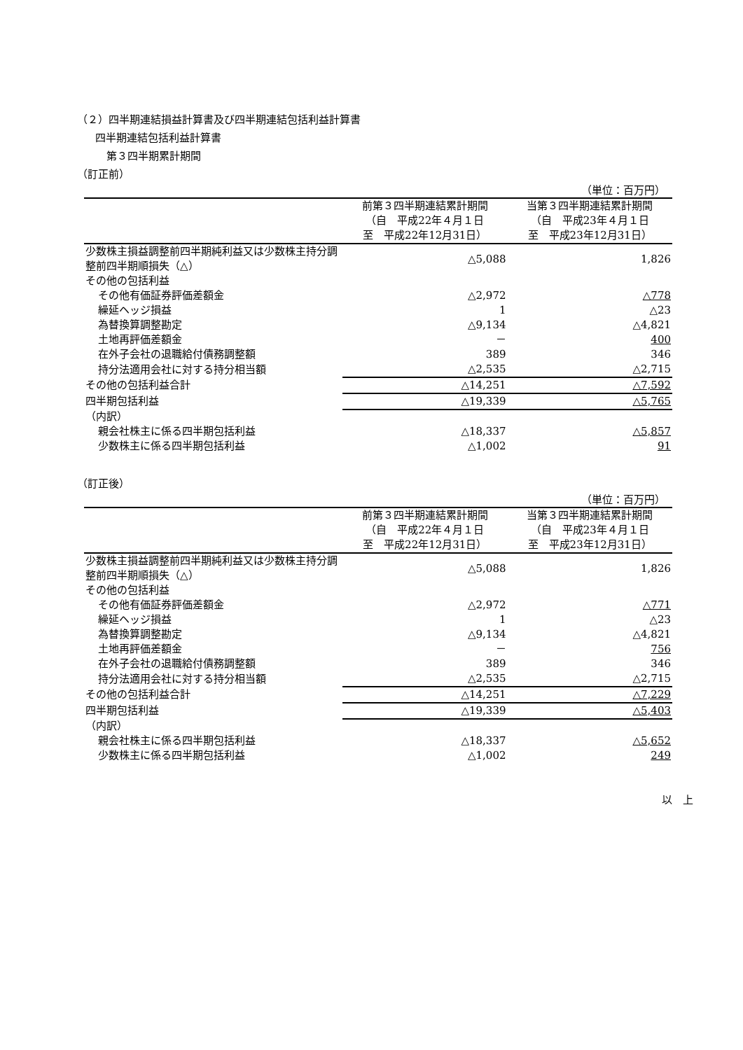（２）四半期連結損益計算書及び四半期連結包括利益計算書
四半期連結包括利益計算書
第３四半期累計期間
（訂正前）
（単位：百万円）
| | 前第３四半期連結累計期間 | 当第３四半期連結累計期間 |
| --- | --- | --- |
| | （自 平成22年４月１日 | （自 平成23年４月１日 |
| | 至 平成22年12月31日） | 至 平成23年12月31日） |
| 少数株主損益調整前四半期純利益又は少数株主持分調整前四半期順損失（△） | △5,088 | 1,826 |
| その他の包括利益 | | |
| その他有価証券評価差額金 | △2,972 | △778 |
| 繰延ヘッジ損益 | 1 | △23 |
| 為替換算調整勘定 | △9,134 | △4,821 |
| 土地再評価差額金 | － | 400 |
| 在外子会社の退職給付債務調整額 | 389 | 346 |
| 持分法適用会社に対する持分相当額 | △2,535 | △2,715 |
| その他の包括利益合計 | △14,251 | △7,592 |
| 四半期包括利益 | △19,339 | △5,765 |
| （内訳） | | |
| 親会社株主に係る四半期包括利益 | △18,337 | △5,857 |
| 少数株主に係る四半期包括利益 | △1,002 | 91 |
（訂正後）
（単位：百万円）
| | 前第３四半期連結累計期間 | 当第３四半期連結累計期間 |
| --- | --- | --- |
| | （自 平成22年４月１日 | （自 平成23年４月１日 |
| | 至 平成22年12月31日） | 至 平成23年12月31日） |
| 少数株主損益調整前四半期純利益又は少数株主持分調整前四半期順損失（△） | △5,088 | 1,826 |
| その他の包括利益 | | |
| その他有価証券評価差額金 | △2,972 | △771 |
| 繰延ヘッジ損益 | 1 | △23 |
| 為替換算調整勘定 | △9,134 | △4,821 |
| 土地再評価差額金 | － | 756 |
| 在外子会社の退職給付債務調整額 | 389 | 346 |
| 持分法適用会社に対する持分相当額 | △2,535 | △2,715 |
| その他の包括利益合計 | △14,251 | △7,229 |
| 四半期包括利益 | △19,339 | △5,403 |
| （内訳） | | |
| 親会社株主に係る四半期包括利益 | △18,337 | △5,652 |
| 少数株主に係る四半期包括利益 | △1,002 | 249 |
以　上